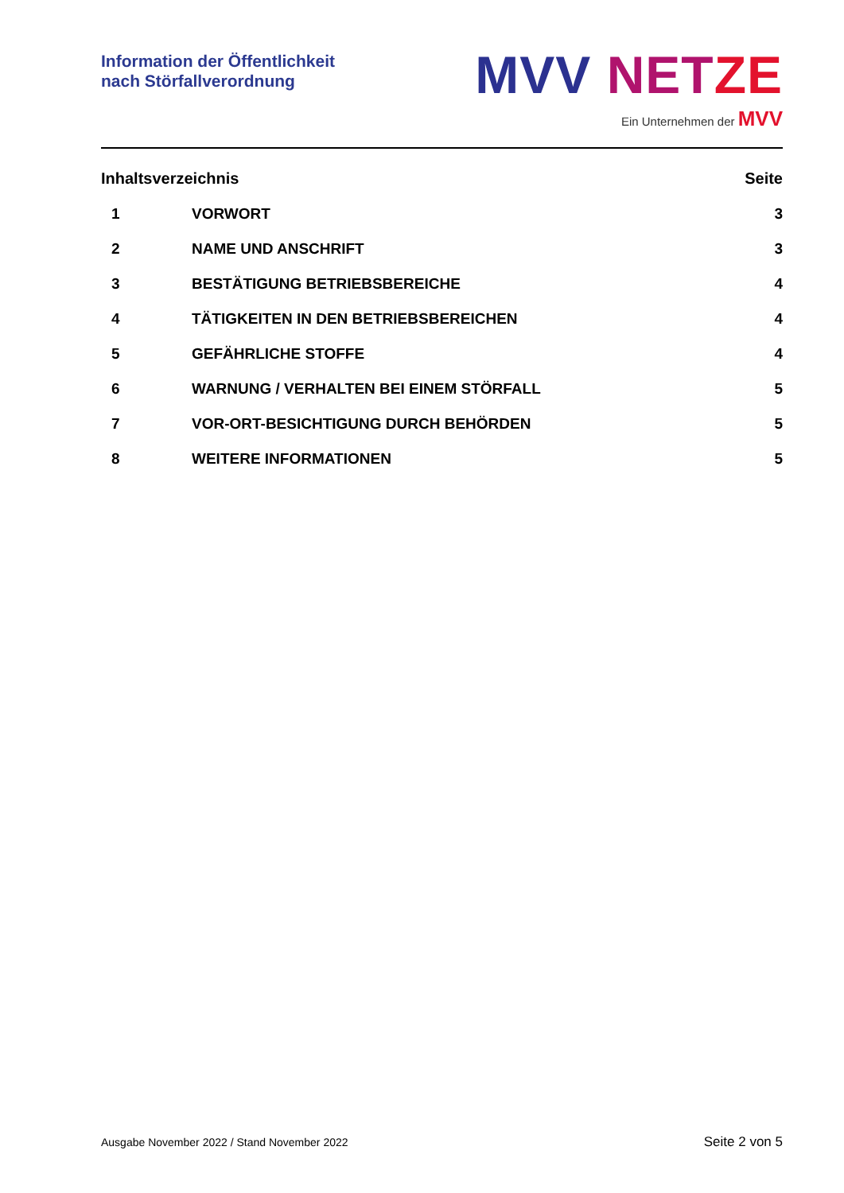Information der Öffentlichkeit
nach Störfallverordnung
MVV NET ZE
Ein Unternehmen der MVV
Inhaltsverzeichnis Seite
1 VORWORT 3
2 NAME UND ANSCHRIFT 3
3 BESTÄTIGUNG BETRIEBSBEREICHE 4
4 TÄTIGKEITEN IN DEN BETRIEBSBEREICHEN 4
5 GEFÄHRLICHE STOFFE 4
6 WARNUNG / VERHALTEN BEI EINEM STÖRFALL 5
7 VOR-ORT-BESICHTIGUNG DURCH BEHÖRDEN 5
8 WEITERE INFORMATIONEN 5
Ausgabe November 2022 / Stand November 2022 Seite 2 von 5